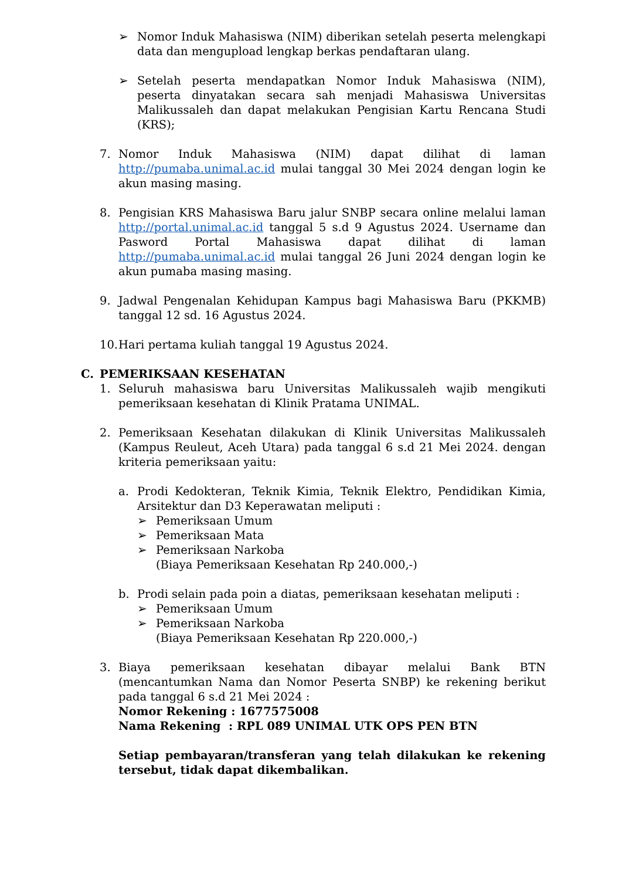➢ Nomor Induk Mahasiswa (NIM) diberikan setelah peserta melengkapi data dan mengupload lengkap berkas pendaftaran ulang.
➢ Setelah peserta mendapatkan Nomor Induk Mahasiswa (NIM), peserta dinyatakan secara sah menjadi Mahasiswa Universitas Malikussaleh dan dapat melakukan Pengisian Kartu Rencana Studi (KRS);
7. Nomor Induk Mahasiswa (NIM) dapat dilihat di laman http://pumaba.unimal.ac.id mulai tanggal 30 Mei 2024 dengan login ke akun masing masing.
8. Pengisian KRS Mahasiswa Baru jalur SNBP secara online melalui laman http://portal.unimal.ac.id tanggal 5 s.d 9 Agustus 2024. Username dan Pasword Portal Mahasiswa dapat dilihat di laman http://pumaba.unimal.ac.id mulai tanggal 26 Juni 2024 dengan login ke akun pumaba masing masing.
9. Jadwal Pengenalan Kehidupan Kampus bagi Mahasiswa Baru (PKKMB) tanggal 12 sd. 16 Agustus 2024.
10. Hari pertama kuliah tanggal 19 Agustus 2024.
C. PEMERIKSAAN KESEHATAN
1. Seluruh mahasiswa baru Universitas Malikussaleh wajib mengikuti pemeriksaan kesehatan di Klinik Pratama UNIMAL.
2. Pemeriksaan Kesehatan dilakukan di Klinik Universitas Malikussaleh (Kampus Reuleut, Aceh Utara) pada tanggal 6 s.d 21 Mei 2024. dengan kriteria pemeriksaan yaitu:
a. Prodi Kedokteran, Teknik Kimia, Teknik Elektro, Pendidikan Kimia, Arsitektur dan D3 Keperawatan meliputi :
➢ Pemeriksaan Umum
➢ Pemeriksaan Mata
➢ Pemeriksaan Narkoba
(Biaya Pemeriksaan Kesehatan Rp 240.000,-)
b. Prodi selain pada poin a diatas, pemeriksaan kesehatan meliputi :
➢ Pemeriksaan Umum
➢ Pemeriksaan Narkoba
(Biaya Pemeriksaan Kesehatan Rp 220.000,-)
3. Biaya pemeriksaan kesehatan dibayar melalui Bank BTN (mencantumkan Nama dan Nomor Peserta SNBP) ke rekening berikut pada tanggal 6 s.d 21 Mei 2024 :
Nomor Rekening : 1677575008
Nama Rekening : RPL 089 UNIMAL UTK OPS PEN BTN
Setiap pembayaran/transferan yang telah dilakukan ke rekening tersebut, tidak dapat dikembalikan.